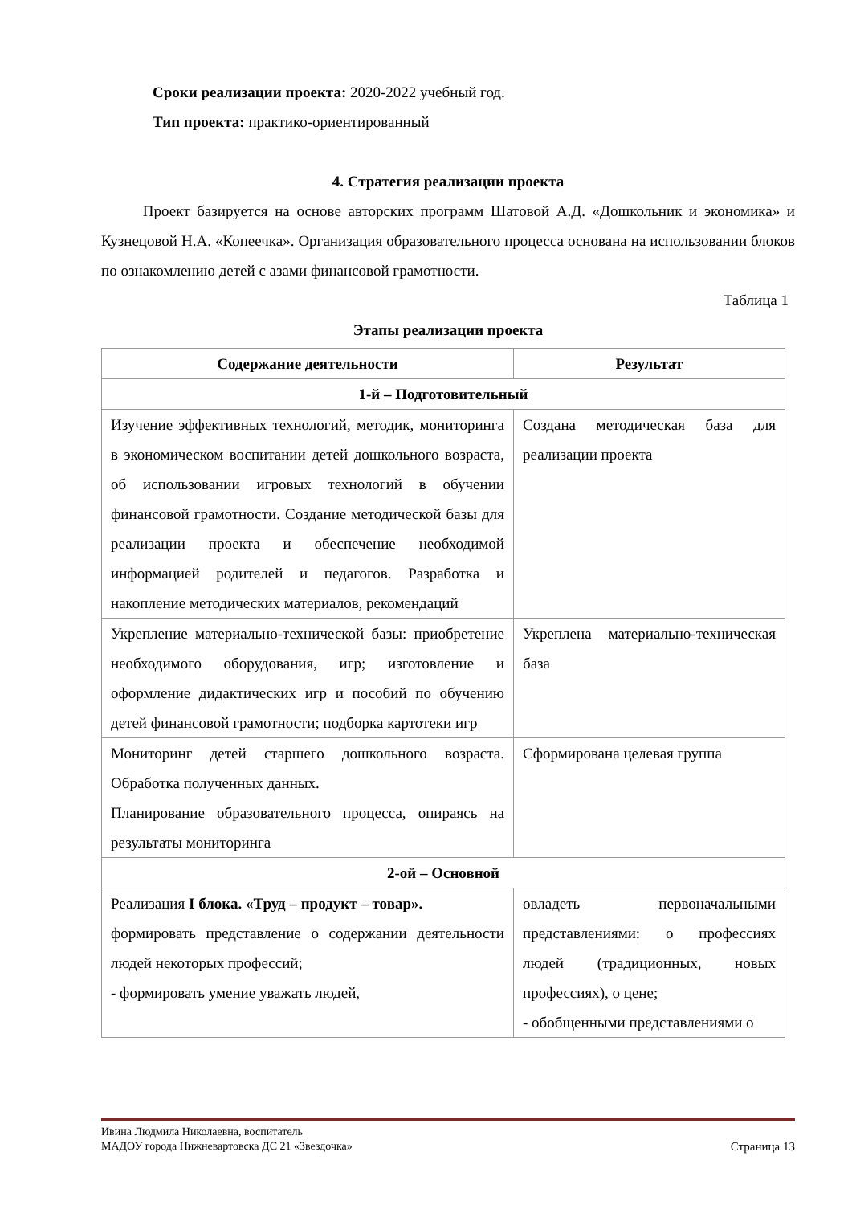Сроки реализации проекта: 2020-2022 учебный год.
Тип проекта: практико-ориентированный
4. Стратегия реализации проекта
Проект базируется на основе авторских программ Шатовой А.Д. «Дошкольник и экономика» и Кузнецовой Н.А. «Копеечка». Организация образовательного процесса основана на использовании блоков по ознакомлению детей с азами финансовой грамотности.
Таблица 1
Этапы реализации проекта
| Содержание деятельности | Результат |
| --- | --- |
| 1-й – Подготовительный | |
| Изучение эффективных технологий, методик, мониторинга в экономическом воспитании детей дошкольного возраста, об использовании игровых технологий в обучении финансовой грамотности. Создание методической базы для реализации проекта и обеспечение необходимой информацией родителей и педагогов. Разработка и накопление методических материалов, рекомендаций | Создана методическая база для реализации проекта |
| Укрепление материально-технической базы: приобретение необходимого оборудования, игр; изготовление и оформление дидактических игр и пособий по обучению детей финансовой грамотности; подборка картотеки игр | Укреплена материально-техническая база |
| Мониторинг детей старшего дошкольного возраста. Обработка полученных данных. Планирование образовательного процесса, опираясь на результаты мониторинга | Сформирована целевая группа |
| 2-ой – Основной | |
| Реализация I блока. «Труд – продукт – товар». формировать представление о содержании деятельности людей некоторых профессий; - формировать умение уважать людей, | овладеть первоначальными представлениями: о профессиях людей (традиционных, новых профессиях), о цене; - обобщенными представлениями о |
Ивина Людмила Николаевна, воспитатель
МАДОУ города Нижневартовска ДС 21 «Звездочка» Страница 13